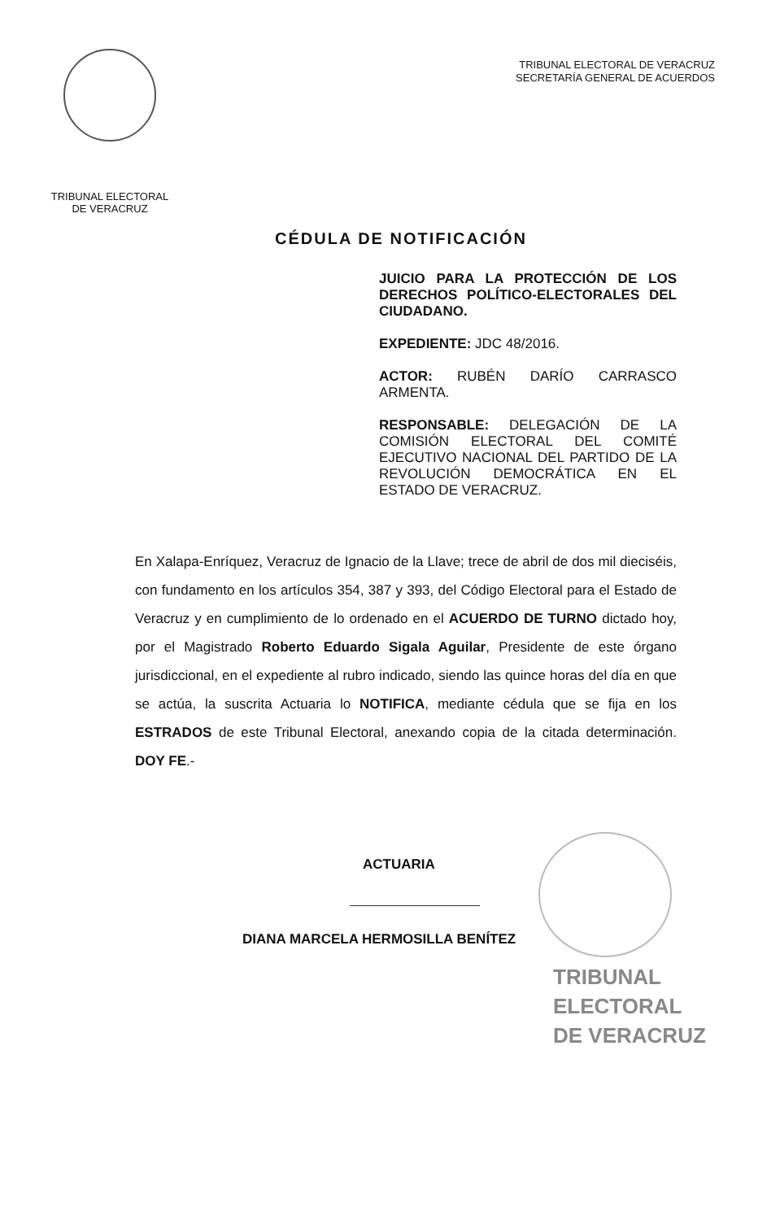TRIBUNAL ELECTORAL
DE VERACRUZ
TRIBUNAL ELECTORAL DE VERACRUZ
SECRETARÍA GENERAL DE ACUERDOS
CÉDULA DE NOTIFICACIÓN
JUICIO PARA LA PROTECCIÓN DE LOS DERECHOS POLÍTICO-ELECTORALES DEL CIUDADANO.
EXPEDIENTE: JDC 48/2016.
ACTOR: RUBÉN DARÍO CARRASCO ARMENTA.
RESPONSABLE: DELEGACIÓN DE LA COMISIÓN ELECTORAL DEL COMITÉ EJECUTIVO NACIONAL DEL PARTIDO DE LA REVOLUCIÓN DEMOCRÁTICA EN EL ESTADO DE VERACRUZ.
En Xalapa-Enríquez, Veracruz de Ignacio de la Llave; trece de abril de dos mil dieciséis, con fundamento en los artículos 354, 387 y 393, del Código Electoral para el Estado de Veracruz y en cumplimiento de lo ordenado en el ACUERDO DE TURNO dictado hoy, por el Magistrado Roberto Eduardo Sigala Aguilar, Presidente de este órgano jurisdiccional, en el expediente al rubro indicado, siendo las quince horas del día en que se actúa, la suscrita Actuaria lo NOTIFICA, mediante cédula que se fija en los ESTRADOS de este Tribunal Electoral, anexando copia de la citada determinación. DOY FE.-
ACTUARIA
DIANA MARCELA HERMOSILLA BENÍTEZ
TRIBUNAL
ELECTORAL
DE VERACRUZ